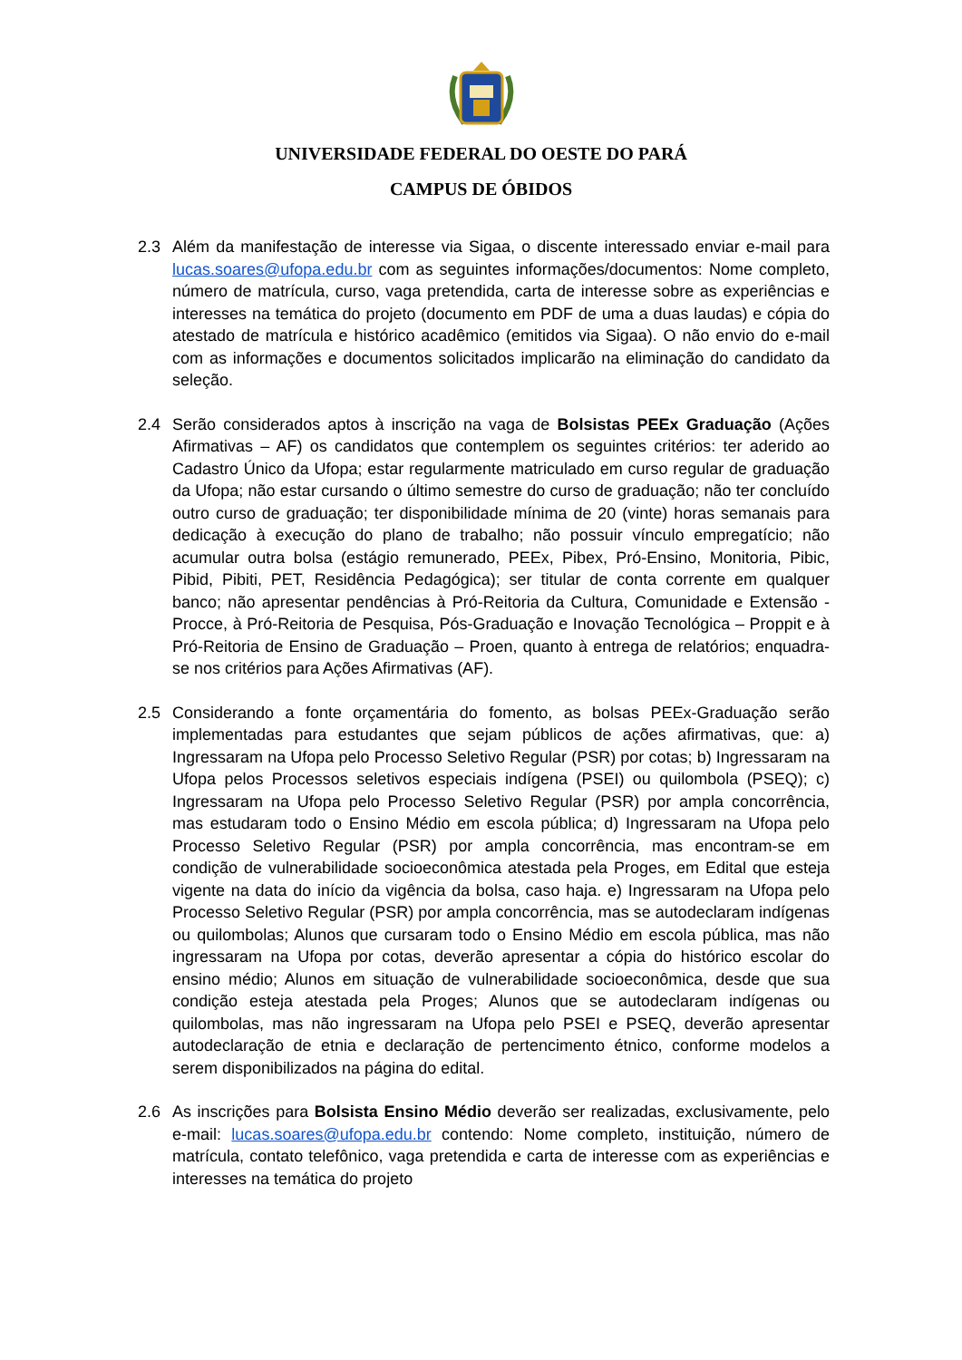UNIVERSIDADE FEDERAL DO OESTE DO PARÁ
CAMPUS DE ÓBIDOS
2.3 Além da manifestação de interesse via Sigaa, o discente interessado enviar e-mail para lucas.soares@ufopa.edu.br com as seguintes informações/documentos: Nome completo, número de matrícula, curso, vaga pretendida, carta de interesse sobre as experiências e interesses na temática do projeto (documento em PDF de uma a duas laudas) e cópia do atestado de matrícula e histórico acadêmico (emitidos via Sigaa). O não envio do e-mail com as informações e documentos solicitados implicarão na eliminação do candidato da seleção.
2.4 Serão considerados aptos à inscrição na vaga de Bolsistas PEEx Graduação (Ações Afirmativas – AF) os candidatos que contemplem os seguintes critérios: ter aderido ao Cadastro Único da Ufopa; estar regularmente matriculado em curso regular de graduação da Ufopa; não estar cursando o último semestre do curso de graduação; não ter concluído outro curso de graduação; ter disponibilidade mínima de 20 (vinte) horas semanais para dedicação à execução do plano de trabalho; não possuir vínculo empregatício; não acumular outra bolsa (estágio remunerado, PEEx, Pibex, Pró-Ensino, Monitoria, Pibic, Pibid, Pibiti, PET, Residência Pedagógica); ser titular de conta corrente em qualquer banco; não apresentar pendências à Pró-Reitoria da Cultura, Comunidade e Extensão - Procce, à Pró-Reitoria de Pesquisa, Pós-Graduação e Inovação Tecnológica – Proppit e à Pró-Reitoria de Ensino de Graduação – Proen, quanto à entrega de relatórios; enquadra-se nos critérios para Ações Afirmativas (AF).
2.5 Considerando a fonte orçamentária do fomento, as bolsas PEEx-Graduação serão implementadas para estudantes que sejam públicos de ações afirmativas, que: a) Ingressaram na Ufopa pelo Processo Seletivo Regular (PSR) por cotas; b) Ingressaram na Ufopa pelos Processos seletivos especiais indígena (PSEI) ou quilombola (PSEQ); c) Ingressaram na Ufopa pelo Processo Seletivo Regular (PSR) por ampla concorrência, mas estudaram todo o Ensino Médio em escola pública; d) Ingressaram na Ufopa pelo Processo Seletivo Regular (PSR) por ampla concorrência, mas encontram-se em condição de vulnerabilidade socioeconômica atestada pela Proges, em Edital que esteja vigente na data do início da vigência da bolsa, caso haja. e) Ingressaram na Ufopa pelo Processo Seletivo Regular (PSR) por ampla concorrência, mas se autodeclaram indígenas ou quilombolas; Alunos que cursaram todo o Ensino Médio em escola pública, mas não ingressaram na Ufopa por cotas, deverão apresentar a cópia do histórico escolar do ensino médio; Alunos em situação de vulnerabilidade socioeconômica, desde que sua condição esteja atestada pela Proges; Alunos que se autodeclaram indígenas ou quilombolas, mas não ingressaram na Ufopa pelo PSEI e PSEQ, deverão apresentar autodeclaração de etnia e declaração de pertencimento étnico, conforme modelos a serem disponibilizados na página do edital.
2.6 As inscrições para Bolsista Ensino Médio deverão ser realizadas, exclusivamente, pelo e-mail: lucas.soares@ufopa.edu.br contendo: Nome completo, instituição, número de matrícula, contato telefônico, vaga pretendida e carta de interesse com as experiências e interesses na temática do projeto